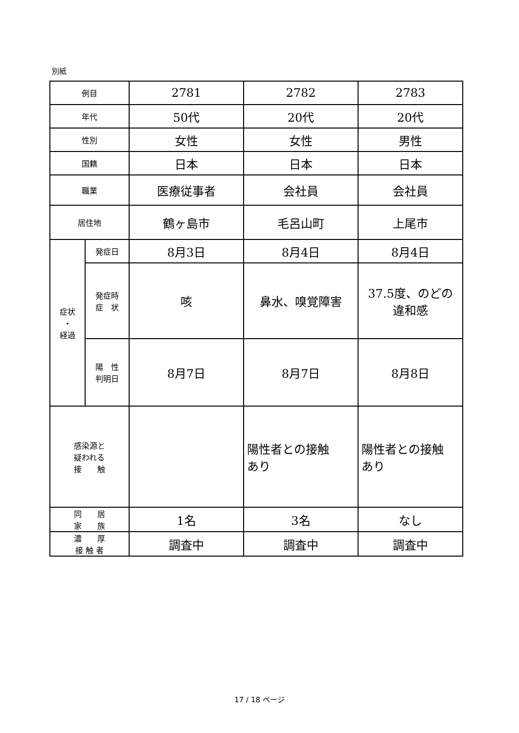別紙
| 例目 | | 2781 | 2782 | 2783 |
| 年代 | | 50代 | 20代 | 20代 |
| 性別 | | 女性 | 女性 | 男性 |
| 国籍 | | 日本 | 日本 | 日本 |
| 職業 | | 医療従事者 | 会社員 | 会社員 |
| 居住地 | | 鶴ヶ島市 | 毛呂山町 | 上尾市 |
| 症状 ・ 経過 | 発症日 | 8月3日 | 8月4日 | 8月4日 |
| | 発症時 症 状 | 咳 | 鼻水、嗅覚障害 | 37.5度、のどの 違和感 |
| | 陽 性 判明日 | 8月7日 | 8月7日 | 8月8日 |
| 感染源と 疑われる 接 触 | | | 陽性者との接触 あり | 陽性者との接触 あり |
| 同 居 家 族 | | 1名 | 3名 | なし |
| 濃 厚 接 触 者 | | 調査中 | 調査中 | 調査中 |
17 / 18 ページ